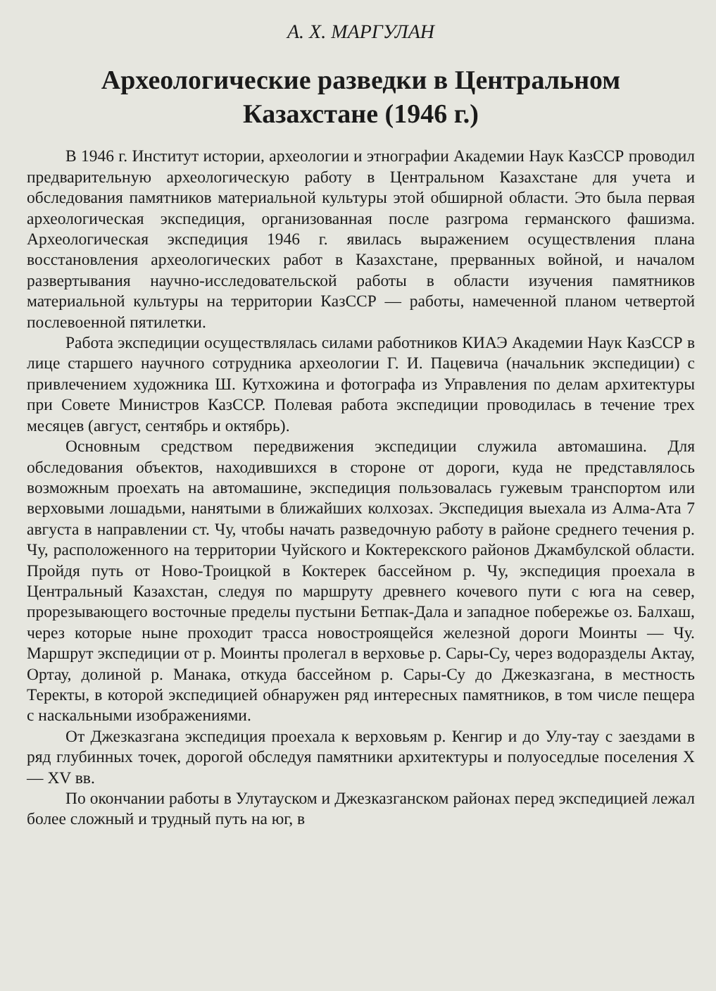А. Х. МАРГУЛАН
Археологические разведки в Центральном
Казахстане (1946 г.)
В 1946 г. Институт истории, археологии и этнографии Академии Наук КазССР проводил предварительную археологическую работу в Центральном Казахстане для учета и обследования памятников материальной культуры этой обширной области. Это была первая археологическая экспедиция, организованная после разгрома германского фашизма. Археологическая экспедиция 1946 г. явилась выражением осуществления плана восстановления археологических работ в Казахстане, прерванных войной, и началом развертывания научно-исследовательской работы в области изучения памятников материальной культуры на территории КазССР — работы, намеченной планом четвертой послевоенной пятилетки.
Работа экспедиции осуществлялась силами работников КИАЭ Академии Наук КазССР в лице старшего научного сотрудника археологии Г. И. Пацевича (начальник экспедиции) с привлечением художника Ш. Кутхожина и фотографа из Управления по делам архитектуры при Совете Министров КазССР. Полевая работа экспедиции проводилась в течение трех месяцев (август, сентябрь и октябрь).
Основным средством передвижения экспедиции служила автомашина. Для обследования объектов, находившихся в стороне от дороги, куда не представлялось возможным проехать на автомашине, экспедиция пользовалась гужевым транспортом или верховыми лошадьми, нанятыми в ближайших колхозах. Экспедиция выехала из Алма-Ата 7 августа в направлении ст. Чу, чтобы начать разведочную работу в районе среднего течения р. Чу, расположенного на территории Чуйского и Коктерекского районов Джамбулской области. Пройдя путь от Ново-Троицкой в Коктерек бассейном р. Чу, экспедиция проехала в Центральный Казахстан, следуя по маршруту древнего кочевого пути с юга на север, прорезывающего восточные пределы пустыни Бетпак-Дала и западное побережье оз. Балхаш, через которые ныне проходит трасса новостроящейся железной дороги Моинты — Чу. Маршрут экспедиции от р. Моинты пролегал в верховье р. Сары-Су, через водоразделы Актау, Ортау, долиной р. Манака, откуда бассейном р. Сары-Су до Джезказгана, в местность Теректы, в которой экспедицией обнаружен ряд интересных памятников, в том числе пещера с наскальными изображениями.
От Джезказгана экспедиция проехала к верховьям р. Кенгир и до Улу-тау с заездами в ряд глубинных точек, дорогой обследуя памятники архитектуры и полуоседлые поселения X — XV вв.
По окончании работы в Улутауском и Джезказганском районах перед экспедицией лежал более сложный и трудный путь на юг, в